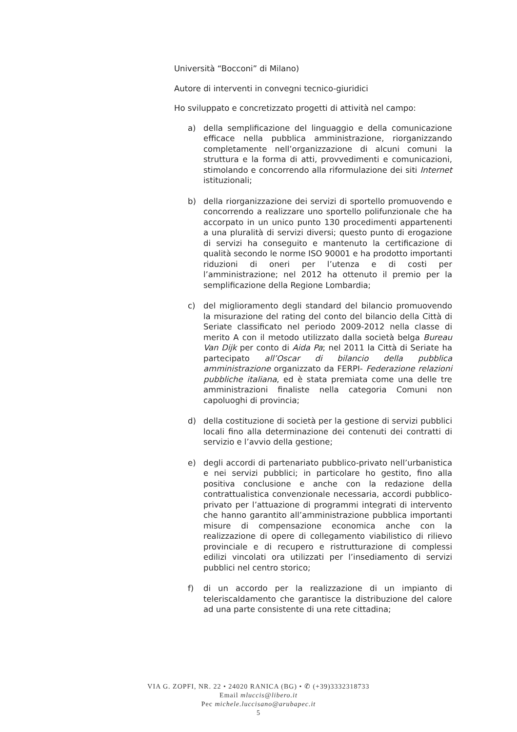Università “Bocconi” di Milano)
Autore di interventi in convegni tecnico-giuridici
Ho sviluppato e concretizzato progetti di attività nel campo:
a) della semplificazione del linguaggio e della comunicazione efficace nella pubblica amministrazione, riorganizzando completamente nell’organizzazione di alcuni comuni la struttura e la forma di atti, provvedimenti e comunicazioni, stimolando e concorrendo alla riformulazione dei siti Internet istituzionali;
b) della riorganizzazione dei servizi di sportello promuovendo e concorrendo a realizzare uno sportello polifunzionale che ha accorpato in un unico punto 130 procedimenti appartenenti a una pluralità di servizi diversi; questo punto di erogazione di servizi ha conseguito e mantenuto la certificazione di qualità secondo le norme ISO 90001 e ha prodotto importanti riduzioni di oneri per l’utenza e di costi per l’amministrazione; nel 2012 ha ottenuto il premio per la semplificazione della Regione Lombardia;
c) del miglioramento degli standard del bilancio promuovendo la misurazione del rating del conto del bilancio della Città di Seriate classificato nel periodo 2009-2012 nella classe di merito A con il metodo utilizzato dalla società belga Bureau Van Dijk per conto di Aida Pa; nel 2011 la Città di Seriate ha partecipato all’Oscar di bilancio della pubblica amministrazione organizzato da FERPI- Federazione relazioni pubbliche italiana, ed è stata premiata come una delle tre amministrazioni finaliste nella categoria Comuni non capoluoghi di provincia;
d) della costituzione di società per la gestione di servizi pubblici locali fino alla determinazione dei contenuti dei contratti di servizio e l’avvio della gestione;
e) degli accordi di partenariato pubblico-privato nell’urbanistica e nei servizi pubblici; in particolare ho gestito, fino alla positiva conclusione e anche con la redazione della contrattualistica convenzionale necessaria, accordi pubblico-privato per l’attuazione di programmi integrati di intervento che hanno garantito all’amministrazione pubblica importanti misure di compensazione economica anche con la realizzazione di opere di collegamento viabilistico di rilievo provinciale e di recupero e ristrutturazione di complessi edilizi vincolati ora utilizzati per l’insediamento di servizi pubblici nel centro storico;
f) di un accordo per la realizzazione di un impianto di teleriscaldamento che garantisce la distribuzione del calore ad una parte consistente di una rete cittadina;
VIA G. ZOPFI, NR. 22 • 24020 RANICA (BG) • ✆ (+39)3332318733
Email mluccis@libero.it
Pec michele.luccisano@arubapec.it
5